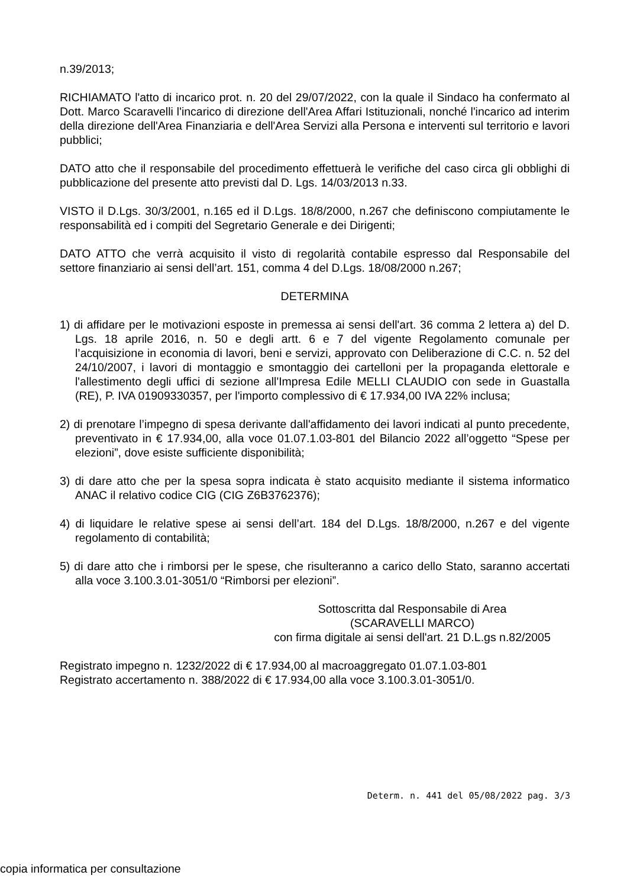n.39/2013;
RICHIAMATO l'atto di incarico prot. n. 20 del 29/07/2022, con la quale il Sindaco ha confermato al Dott. Marco Scaravelli l'incarico di direzione dell'Area Affari Istituzionali, nonché l'incarico ad interim della direzione dell'Area Finanziaria e dell'Area Servizi alla Persona e interventi sul territorio e lavori pubblici;
DATO atto che il responsabile del procedimento effettuerà le verifiche del caso circa gli obblighi di pubblicazione del presente atto previsti dal D. Lgs. 14/03/2013 n.33.
VISTO il D.Lgs. 30/3/2001, n.165 ed il D.Lgs. 18/8/2000, n.267 che definiscono compiutamente le responsabilità ed i compiti del Segretario Generale e dei Dirigenti;
DATO ATTO che verrà acquisito il visto di regolarità contabile espresso dal Responsabile del settore finanziario ai sensi dell’art. 151, comma 4 del D.Lgs. 18/08/2000 n.267;
DETERMINA
1) di affidare per le motivazioni esposte in premessa ai sensi dell'art. 36 comma 2 lettera a) del D. Lgs. 18 aprile 2016, n. 50 e degli artt. 6 e 7 del vigente Regolamento comunale per l’acquisizione in economia di lavori, beni e servizi, approvato con Deliberazione di C.C. n. 52 del 24/10/2007, i lavori di montaggio e smontaggio dei cartelloni per la propaganda elettorale e l'allestimento degli uffici di sezione all'Impresa Edile MELLI CLAUDIO con sede in Guastalla (RE), P. IVA 01909330357, per l'importo complessivo di € 17.934,00 IVA 22% inclusa;
2) di prenotare l’impegno di spesa derivante dall'affidamento dei lavori indicati al punto precedente, preventivato in € 17.934,00, alla voce 01.07.1.03-801 del Bilancio 2022 all’oggetto “Spese per elezioni”, dove esiste sufficiente disponibilità;
3) di dare atto che per la spesa sopra indicata è stato acquisito mediante il sistema informatico ANAC il relativo codice CIG (CIG Z6B3762376);
4) di liquidare le relative spese ai sensi dell’art. 184 del D.Lgs. 18/8/2000, n.267 e del vigente regolamento di contabilità;
5) di dare atto che i rimborsi per le spese, che risulteranno a carico dello Stato, saranno accertati alla voce 3.100.3.01-3051/0 “Rimborsi per elezioni”.
Sottoscritta dal Responsabile di Area
(SCARAVELLI MARCO)
con firma digitale ai sensi dell'art. 21 D.L.gs n.82/2005
Registrato impegno n. 1232/2022 di € 17.934,00 al macroaggregato 01.07.1.03-801
Registrato accertamento n. 388/2022 di € 17.934,00 alla voce 3.100.3.01-3051/0.
Determ. n. 441 del 05/08/2022 pag. 3/3
copia informatica per consultazione